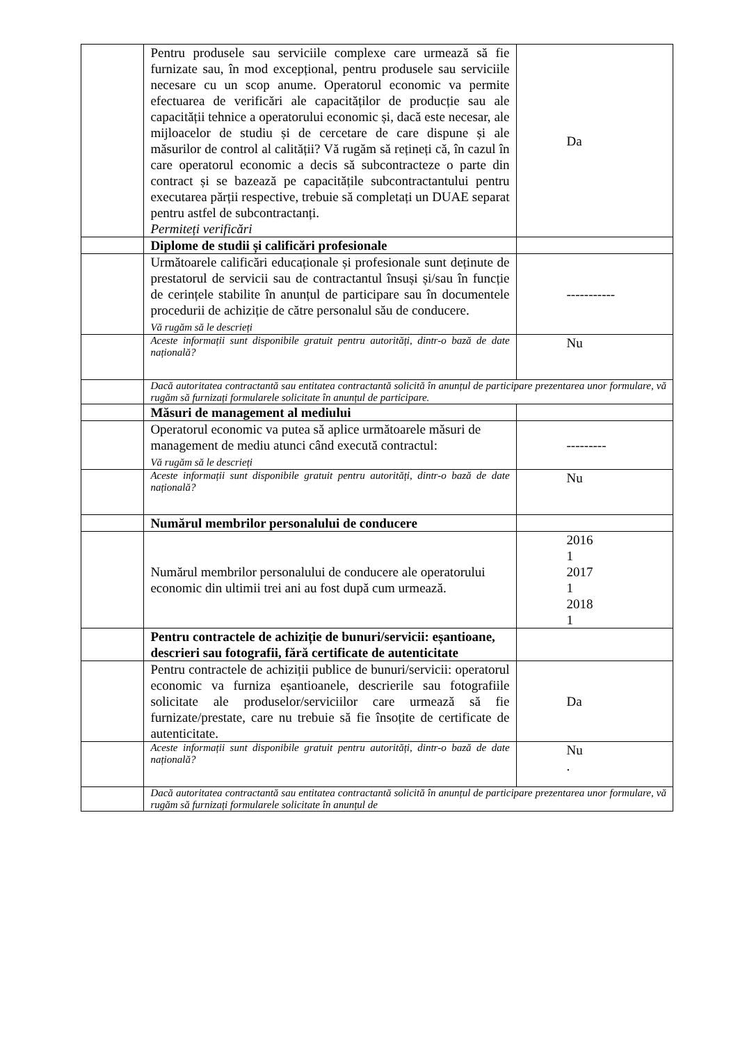| | Pentru produsele sau serviciile complexe care urmează să fie furnizate sau, în mod excepțional, pentru produsele sau serviciile necesare cu un scop anume. Operatorul economic va permite efectuarea de verificări ale capacităților de producție sau ale capacității tehnice a operatorului economic și, dacă este necesar, ale mijloacelor de studiu și de cercetare de care dispune și ale măsurilor de control al calității? Vă rugăm să rețineți că, în cazul în care operatorul economic a decis să subcontracteze o parte din contract și se bazează pe capacitățile subcontractantului pentru executarea părții respective, trebuie să completați un DUAE separat pentru astfel de subcontractanți. Permiteți verificări | Da |
| | Diplome de studii și calificări profesionale | |
| | Următoarele calificări educaționale și profesionale sunt deținute de prestatorul de servicii sau de contractantul însuși și/sau în funcție de cerințele stabilite în anunțul de participare sau în documentele procedurii de achiziție de către personalul său de conducere. Vă rugăm să le descrieți | ----------- |
| | Aceste informații sunt disponibile gratuit pentru autorități, dintr-o bază de date națională? | Nu |
| | Dacă autoritatea contractantă sau entitatea contractantă solicită în anunțul de participare prezentarea unor formulare, vă rugăm să furnizați formularele solicitate în anunțul de participare. | |
| | Măsuri de management al mediului | |
| | Operatorul economic va putea să aplice următoarele măsuri de management de mediu atunci când execută contractul: Vă rugăm să le descrieți | --------- |
| | Aceste informații sunt disponibile gratuit pentru autorități, dintr-o bază de date națională? | Nu |
| | Numărul membrilor personalului de conducere | |
| | Numărul membrilor personalului de conducere ale operatorului economic din ultimii trei ani au fost după cum urmează. | 2016 1 2017 1 2018 1 |
| | Pentru contractele de achiziție de bunuri/servicii: eșantioane, descrieri sau fotografii, fără certificate de autenticitate | |
| | Pentru contractele de achiziții publice de bunuri/servicii: operatorul economic va furniza eșantioanele, descrierile sau fotografiile solicitate ale produselor/serviciilor care urmează să fie furnizate/prestate, care nu trebuie să fie însoțite de certificate de autenticitate. | Da |
| | Aceste informații sunt disponibile gratuit pentru autorități, dintr-o bază de date națională? | Nu . |
| | Dacă autoritatea contractantă sau entitatea contractantă solicită în anunțul de participare prezentarea unor formulare, vă rugăm să furnizați formularele solicitate în anunțul de | |